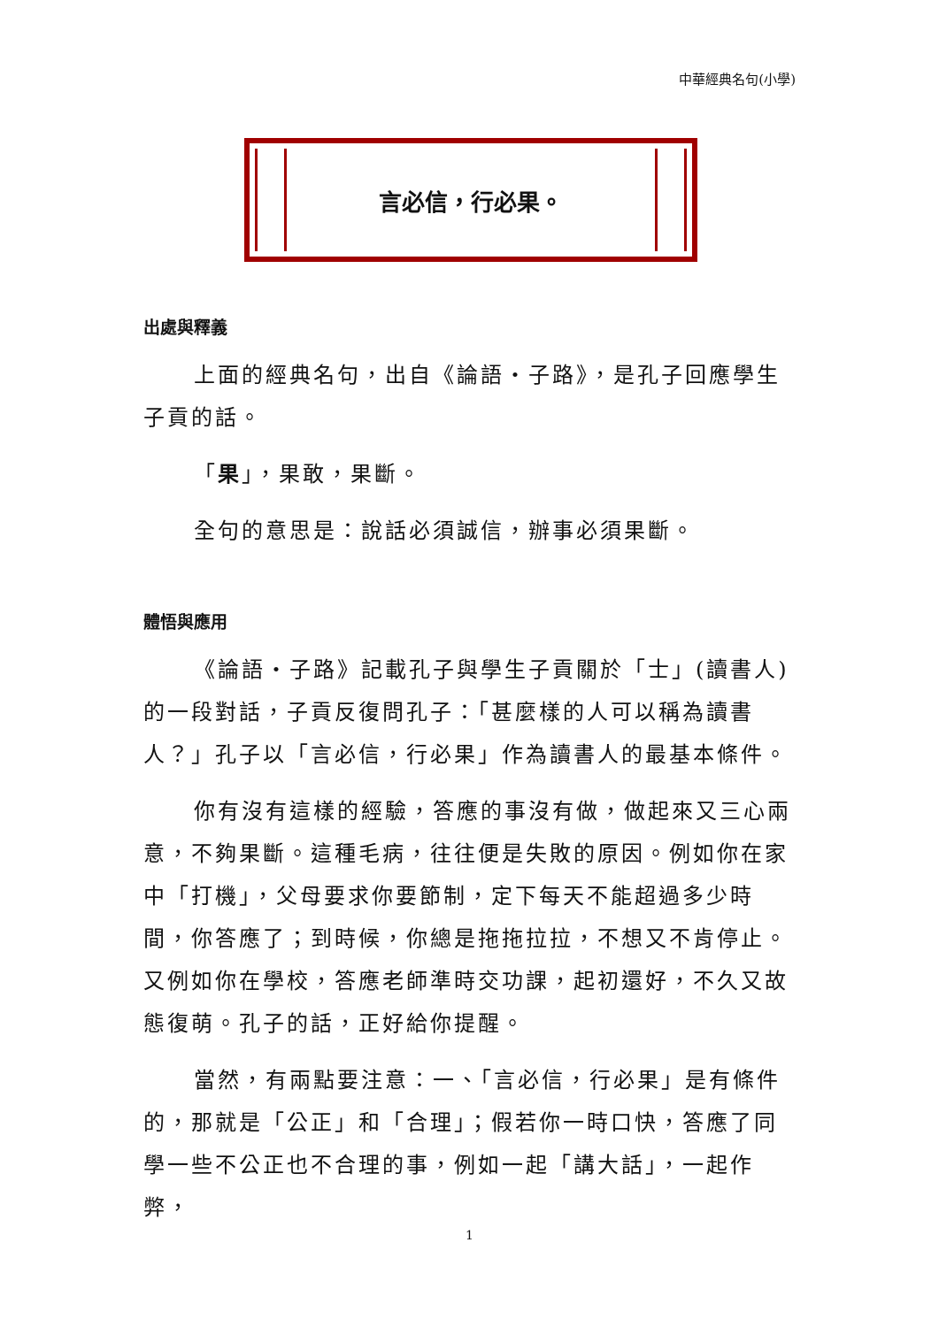中華經典名句(小學)
言必信，行必果。
出處與釋義
上面的經典名句，出自《論語‧子路》，是孔子回應學生子貢的話。
「果」，果敢，果斷。
全句的意思是：說話必須誠信，辦事必須果斷。
體悟與應用
《論語‧子路》記載孔子與學生子貢關於「士」(讀書人)的一段對話，子貢反復問孔子：「甚麼樣的人可以稱為讀書人？」孔子以「言必信，行必果」作為讀書人的最基本條件。
你有沒有這樣的經驗，答應的事沒有做，做起來又三心兩意，不夠果斷。這種毛病，往往便是失敗的原因。例如你在家中「打機」，父母要求你要節制，定下每天不能超過多少時間，你答應了；到時候，你總是拖拖拉拉，不想又不肯停止。又例如你在學校，答應老師準時交功課，起初還好，不久又故態復萌。孔子的話，正好給你提醒。
當然，有兩點要注意：一、「言必信，行必果」是有條件的，那就是「公正」和「合理」；假若你一時口快，答應了同學一些不公正也不合理的事，例如一起「講大話」，一起作弊，
1